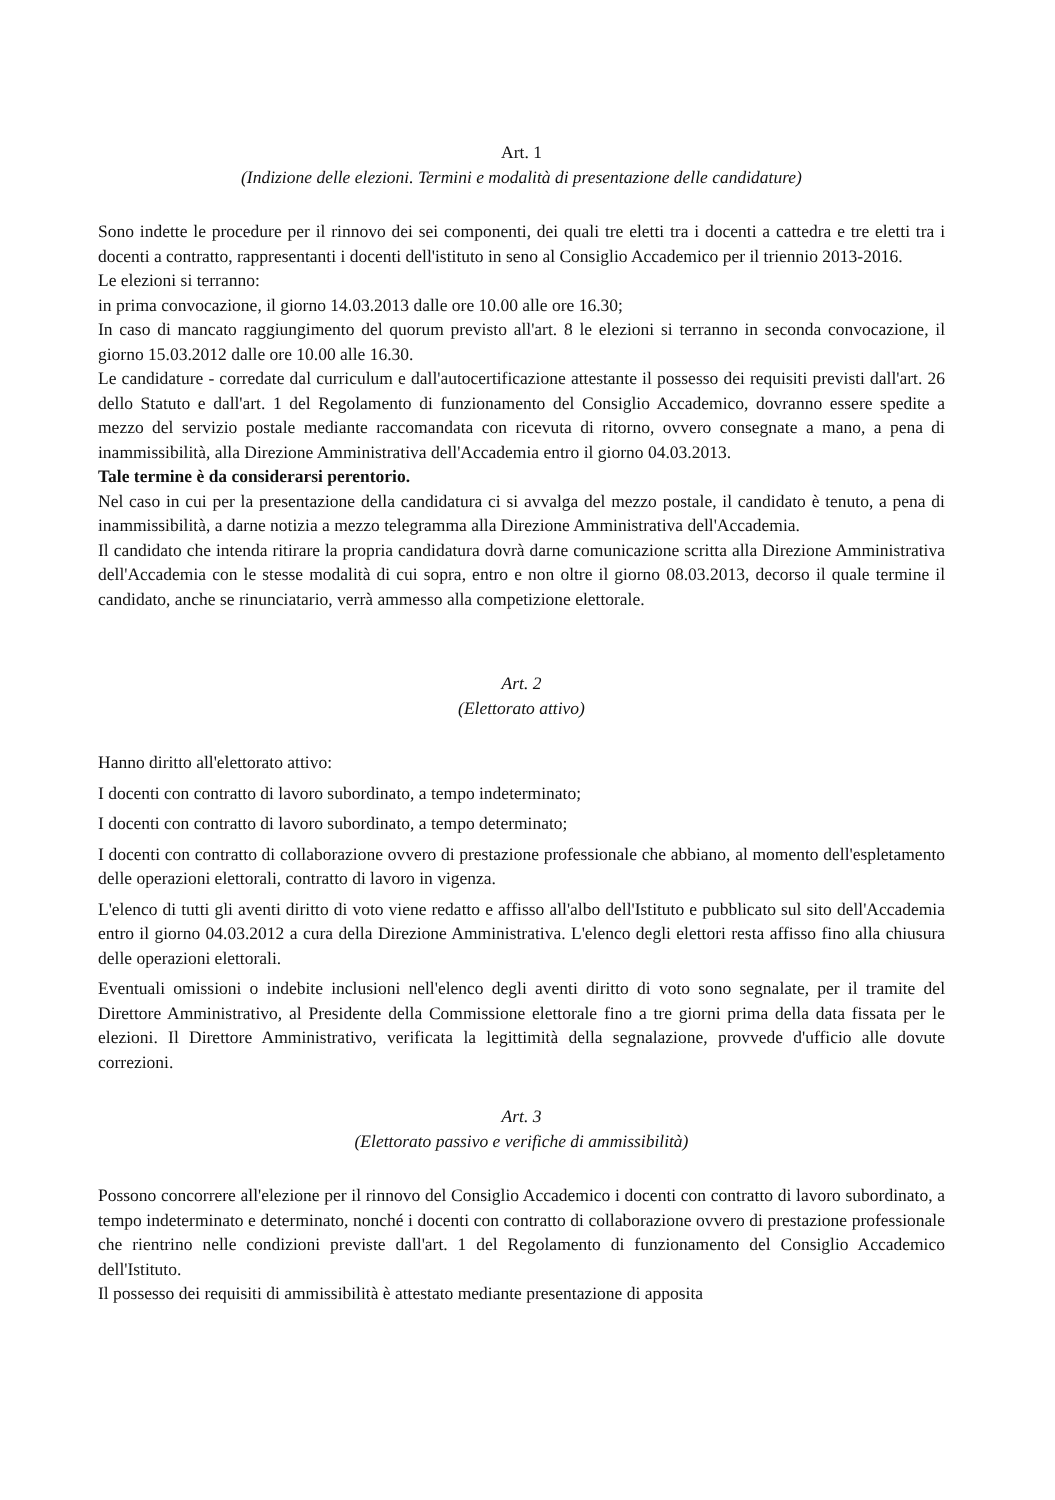Art. 1
(Indizione delle elezioni. Termini e modalità di presentazione delle candidature)
Sono indette le procedure per il rinnovo dei sei componenti, dei quali tre eletti tra i docenti a cattedra e tre eletti tra i docenti a contratto, rappresentanti i docenti dell'istituto in seno al Consiglio Accademico per il triennio 2013-2016.
Le elezioni si terranno:
in prima convocazione, il giorno 14.03.2013 dalle ore 10.00 alle ore 16.30;
In caso di mancato raggiungimento del quorum previsto all'art. 8 le elezioni si terranno in seconda convocazione, il giorno 15.03.2012 dalle ore 10.00 alle 16.30.
Le candidature - corredate dal curriculum e dall'autocertificazione attestante il possesso dei requisiti previsti dall'art. 26 dello Statuto e dall'art. 1 del Regolamento di funzionamento del Consiglio Accademico, dovranno essere spedite a mezzo del servizio postale mediante raccomandata con ricevuta di ritorno, ovvero consegnate a mano, a pena di inammissibilità, alla Direzione Amministrativa dell'Accademia entro il giorno 04.03.2013.
Tale termine è da considerarsi perentorio.
Nel caso in cui per la presentazione della candidatura ci si avvalga del mezzo postale, il candidato è tenuto, a pena di inammissibilità, a darne notizia a mezzo telegramma alla Direzione Amministrativa dell'Accademia.
Il candidato che intenda ritirare la propria candidatura dovrà darne comunicazione scritta alla Direzione Amministrativa dell'Accademia con le stesse modalità di cui sopra, entro e non oltre il giorno 08.03.2013, decorso il quale termine il candidato, anche se rinunciatario, verrà ammesso alla competizione elettorale.
Art. 2
(Elettorato attivo)
Hanno diritto all'elettorato attivo:
I docenti con contratto di lavoro subordinato, a tempo indeterminato;
I docenti con contratto di lavoro subordinato, a tempo determinato;
I docenti con contratto di collaborazione ovvero di prestazione professionale che abbiano, al momento dell'espletamento delle operazioni elettorali, contratto di lavoro in vigenza.
L'elenco di tutti gli aventi diritto di voto viene redatto e affisso all'albo dell'Istituto e pubblicato sul sito dell'Accademia entro il giorno 04.03.2012 a cura della Direzione Amministrativa. L'elenco degli elettori resta affisso fino alla chiusura delle operazioni elettorali.
Eventuali omissioni o indebite inclusioni nell'elenco degli aventi diritto di voto sono segnalate, per il tramite del Direttore Amministrativo, al Presidente della Commissione elettorale fino a tre giorni prima della data fissata per le elezioni. Il Direttore Amministrativo, verificata la legittimità della segnalazione, provvede d'ufficio alle dovute correzioni.
Art. 3
(Elettorato passivo e verifiche di ammissibilità)
Possono concorrere all'elezione per il rinnovo del Consiglio Accademico i docenti con contratto di lavoro subordinato, a tempo indeterminato e determinato, nonché i docenti con contratto di collaborazione ovvero di prestazione professionale che rientrino nelle condizioni previste dall'art. 1 del Regolamento di funzionamento del Consiglio Accademico dell'Istituto.
Il possesso dei requisiti di ammissibilità è attestato mediante presentazione di apposita